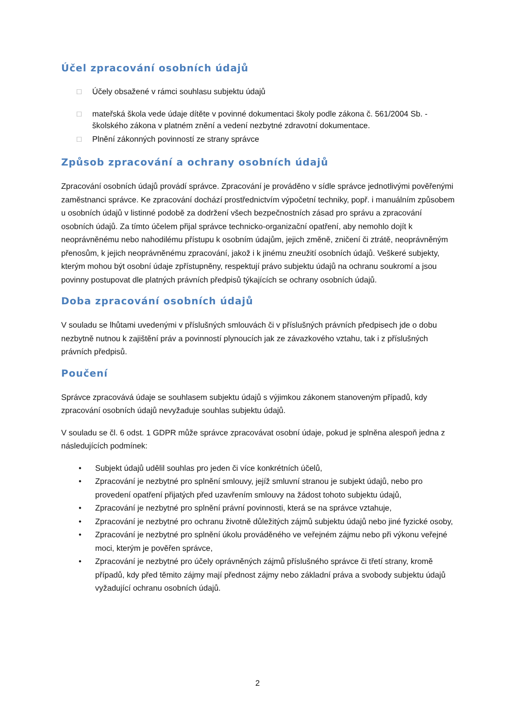Účel zpracování osobních údajů
□ Účely obsažené v rámci souhlasu subjektu údajů
□ mateřská škola vede údaje dítěte v povinné dokumentaci školy podle zákona č. 561/2004 Sb. - školského zákona v platném znění a vedení nezbytné zdravotní dokumentace.
□ Plnění zákonných povinností ze strany správce
Způsob zpracování a ochrany osobních údajů
Zpracování osobních údajů provádí správce. Zpracování je prováděno v sídle správce jednotlivými pověřenými zaměstnanci správce. Ke zpracování dochází prostřednictvím výpočetní techniky, popř. i manuálním způsobem u osobních údajů v listinné podobě za dodržení všech bezpečnostních zásad pro správu a zpracování osobních údajů. Za tímto účelem přijal správce technicko-organizační opatření, aby nemohlo dojít k neoprávněnému nebo nahodilému přístupu k osobním údajům, jejich změně, zničení či ztrátě, neoprávněným přenosům, k jejich neoprávněnému zpracování, jakož i k jinému zneužití osobních údajů. Veškeré subjekty, kterým mohou být osobní údaje zpřístupněny, respektují právo subjektu údajů na ochranu soukromí a jsou povinny postupovat dle platných právních předpisů týkajících se ochrany osobních údajů.
Doba zpracování osobních údajů
V souladu se lhůtami uvedenými v příslušných smlouvách či v příslušných právních předpisech jde o dobu nezbytně nutnou k zajištění práv a povinností plynoucích jak ze závazkového vztahu, tak i z příslušných právních předpisů.
Poučení
Správce zpracovává údaje se souhlasem subjektu údajů s výjimkou zákonem stanoveným případů, kdy zpracování osobních údajů nevyžaduje souhlas subjektu údajů.
V souladu se čl. 6 odst. 1 GDPR může správce zpracovávat osobní údaje, pokud je splněna alespoň jedna z následujících podmínek:
• Subjekt údajů udělil souhlas pro jeden či více konkrétních účelů,
• Zpracování je nezbytné pro splnění smlouvy, jejíž smluvní stranou je subjekt údajů, nebo pro provedení opatření přijatých před uzavřením smlouvy na žádost tohoto subjektu údajů,
• Zpracování je nezbytné pro splnění právní povinnosti, která se na správce vztahuje,
• Zpracování je nezbytné pro ochranu životně důležitých zájmů subjektu údajů nebo jiné fyzické osoby,
• Zpracování je nezbytné pro splnění úkolu prováděného ve veřejném zájmu nebo při výkonu veřejné moci, kterým je pověřen správce,
• Zpracování je nezbytné pro účely oprávněných zájmů příslušného správce či třetí strany, kromě případů, kdy před těmito zájmy mají přednost zájmy nebo základní práva a svobody subjektu údajů vyžadující ochranu osobních údajů.
2